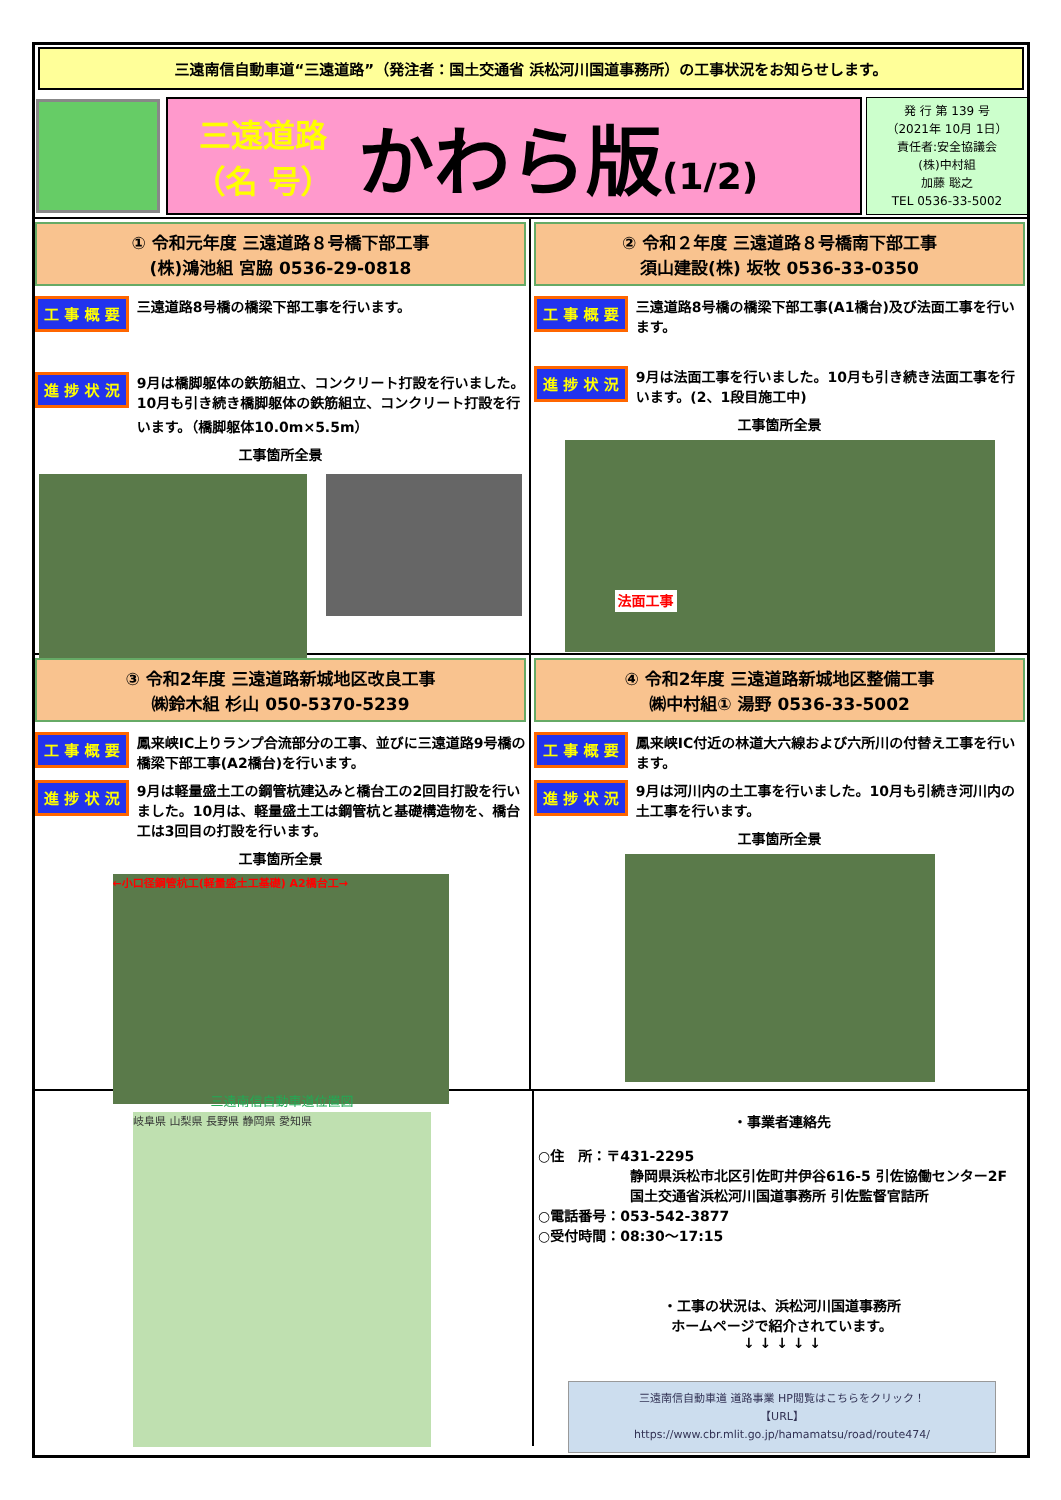三遠南信自動車道“三遠道路”（発注者：国土交通省 浜松河川国道事務所）の工事状況をお知らせします。
三遠道路
（名 号）
かわら版(1/2)
発 行 第 139 号
（2021年 10月 1日）
責任者:安全協議会
(株)中村組
加藤 聡之
TEL 0536-33-5002
① 令和元年度 三遠道路８号橋下部工事
(株)鴻池組 宮脇 0536-29-0818
工 事 概 要 三遠道路8号橋の橋梁下部工事を行います。
進 捗 状 況 9月は橋脚躯体の鉄筋組立、コンクリート打設を行いました。10月も引き続き橋脚躯体の鉄筋組立、コンクリート打設を行います。（橋脚躯体10.0m×5.5m）
工事箇所全景
② 令和２年度 三遠道路８号橋南下部工事
須山建設(株) 坂牧 0536-33-0350
工 事 概 要 三遠道路8号橋の橋梁下部工事(A1橋台)及び法面工事を行います。
進 捗 状 況 9月は法面工事を行いました。10月も引き続き法面工事を行います。(2、1段目施工中)
工事箇所全景
法面工事
③ 令和2年度 三遠道路新城地区改良工事
㈱鈴木組 杉山 050-5370-5239
工 事 概 要 鳳来峡IC上りランプ合流部分の工事、並びに三遠道路9号橋の橋梁下部工事(A2橋台)を行います。
進 捗 状 況 9月は軽量盛土工の鋼管杭建込みと橋台工の2回目打設を行いました。10月は、軽量盛土工は鋼管杭と基礎構造物を、橋台工は3回目の打設を行います。
工事箇所全景
←小口径鋼管杭工(軽量盛土工基礎) A2橋台工→
④ 令和2年度 三遠道路新城地区整備工事
㈱中村組① 湯野 0536-33-5002
工 事 概 要 鳳来峡IC付近の林道大六線および六所川の付替え工事を行います。
進 捗 状 況 9月は河川内の土工事を行いました。10月も引続き河川内の土工事を行います。
工事箇所全景
三遠南信自動車道位置図
岐阜県 山梨県 長野県 静岡県 愛知県
・事業者連絡先
○住　所：〒431-2295
静岡県浜松市北区引佐町井伊谷616-5 引佐協働センター2F
国土交通省浜松河川国道事務所 引佐監督官詰所
○電話番号：053-542-3877
○受付時間：08:30～17:15
・工事の状況は、浜松河川国道事務所
ホームページで紹介されています。
↓ ↓ ↓ ↓ ↓
三遠南信自動車道 道路事業 HP閲覧はこちらをクリック！
【URL】
https://www.cbr.mlit.go.jp/hamamatsu/road/route474/